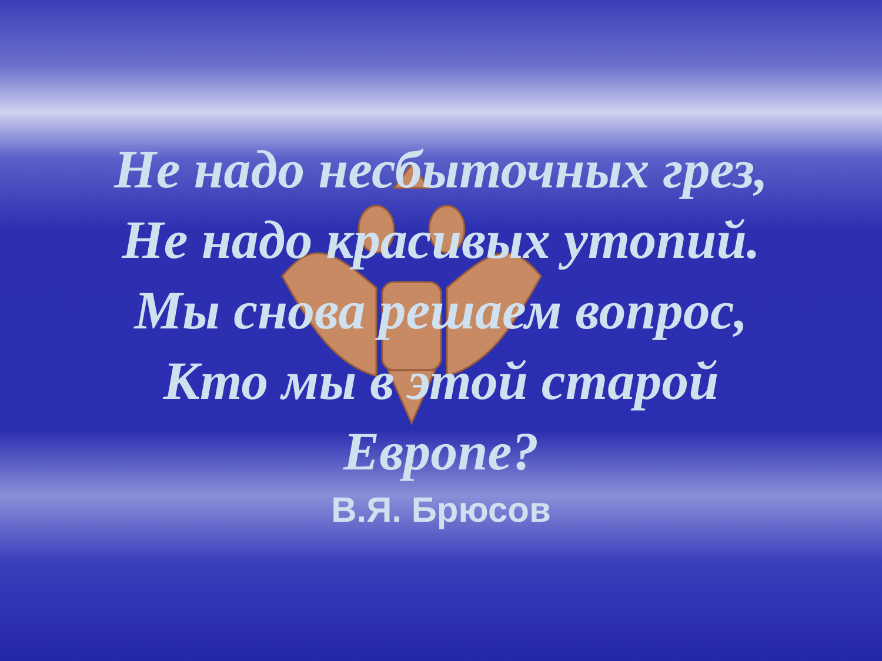Не надо несбыточных грез,
Не надо красивых утопий.
Мы снова решаем вопрос,
Кто мы в этой старой
Европе?
В.Я. Брюсов